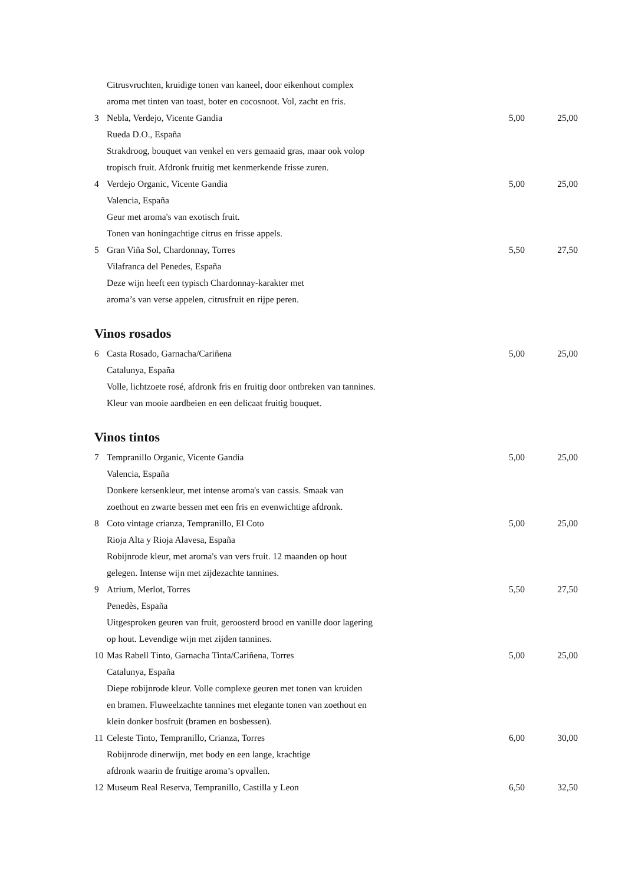| | Citrusvruchten, kruidige tonen van kaneel, door eikenhout complex | | |
| | aroma met tinten van toast, boter en cocosnoot. Vol, zacht en fris. | | |
| 3 | Nebla, Verdejo, Vicente Gandia | 5,00 | 25,00 |
| | Rueda D.O., España | | |
| | Strakdroog, bouquet van venkel en vers gemaaid gras, maar ook volop | | |
| | tropisch fruit. Afdronk fruitig met kenmerkende frisse zuren. | | |
| 4 | Verdejo Organic, Vicente Gandia | 5,00 | 25,00 |
| | Valencia, España | | |
| | Geur met aroma's van exotisch fruit. | | |
| | Tonen van honingachtige citrus en frisse appels. | | |
| 5 | Gran Viña Sol, Chardonnay, Torres | 5,50 | 27,50 |
| | Vilafranca del Penedes, España | | |
| | Deze wijn heeft een typisch Chardonnay-karakter met | | |
| | aroma’s van verse appelen, citrusfruit en rijpe peren. | | |
Vinos rosados
| 6 | Casta Rosado, Garnacha/Cariñena | 5,00 | 25,00 |
| | Catalunya, España | | |
| | Volle, lichtzoete rosé, afdronk fris en fruitig door ontbreken van tannines. | | |
| | Kleur van mooie aardbeien en een delicaat fruitig bouquet. | | |
Vinos tintos
| 7 | Tempranillo Organic, Vicente Gandia | 5,00 | 25,00 |
| | Valencia, España | | |
| | Donkere kersenkleur, met intense aroma's van cassis. Smaak van | | |
| | zoethout en zwarte bessen met een fris en evenwichtige afdronk. | | |
| 8 | Coto vintage crianza, Tempranillo, El Coto | 5,00 | 25,00 |
| | Rioja Alta y Rioja Alavesa, España | | |
| | Robijnrode kleur, met aroma's van vers fruit. 12 maanden op hout | | |
| | gelegen. Intense wijn met zijdezachte tannines. | | |
| 9 | Atrium, Merlot, Torres | 5,50 | 27,50 |
| | Penedès, España | | |
| | Uitgesproken geuren van fruit, geroosterd brood en vanille door lagering | | |
| | op hout. Levendige wijn met zijden tannines. | | |
| 10 | Mas Rabell Tinto, Garnacha Tinta/Cariñena, Torres | 5,00 | 25,00 |
| | Catalunya, España | | |
| | Diepe robijnrode kleur. Volle complexe geuren met tonen van kruiden | | |
| | en bramen. Fluweelzachte tannines met elegante tonen van zoethout en | | |
| | klein donker bosfruit (bramen en bosbessen). | | |
| 11 | Celeste Tinto, Tempranillo, Crianza, Torres | 6,00 | 30,00 |
| | Robijnrode dinerwijn, met body en een lange, krachtige | | |
| | afdronk waarin de fruitige aroma’s opvallen. | | |
| 12 | Museum Real Reserva, Tempranillo, Castilla y Leon | 6,50 | 32,50 |